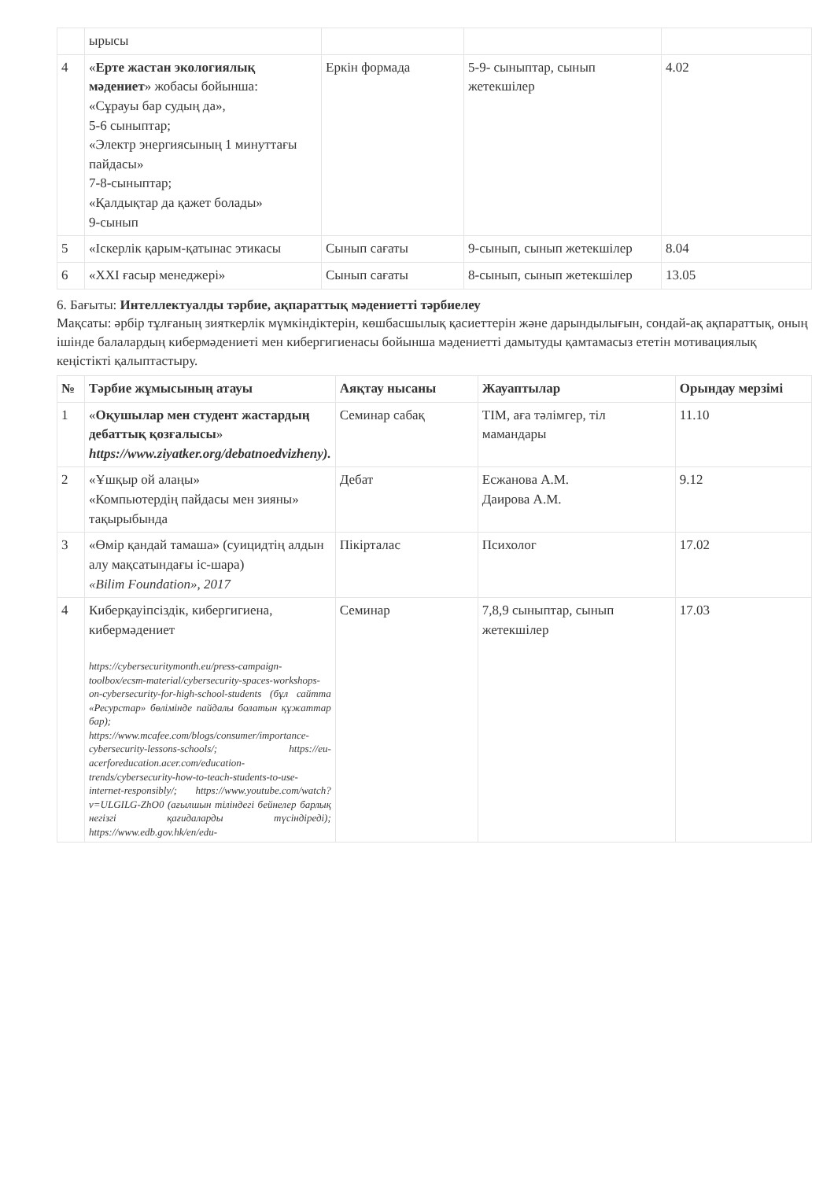| | ырысы | | | |
| 4 | « Ерте жастан экологиялық мәдениет » жобасы бойынша: «Сұрауы бар судың да», 5-6 сыныптар; «Электр энергиясының 1 минуттағы пайдасы» 7-8-сыныптар; «Қалдықтар да қажет болады» 9-сынып | Еркін формада | 5-9- сыныптар, сынып жетекшілер | 4.02 |
| 5 | «Іскерлік қарым-қатынас этикасы | Сынып сағаты | 9-сынып, сынып жетекшілер | 8.04 |
| 6 | «XXI ғасыр менеджері» | Сынып сағаты | 8-сынып, сынып жетекшілер | 13.05 |
6. Бағыты: Интеллектуалды тәрбие, ақпараттық мәдениетті тәрбиелеу
Мақсаты: әрбір тұлғаның зияткерлік мүмкіндіктерін, көшбасшылық қасиеттерін және дарындылығын, сондай-ақ ақпараттық, оның ішінде балалардың кибермәдениеті мен кибергигиенасы бойынша мәдениетті дамытуды қамтамасыз ететін мотивациялық кеңістікті қалыптастыру.
| № | Тәрбие жұмысының атауы | Аяқтау нысаны | Жауаптылар | Орындау мерзімі |
| --- | --- | --- | --- | --- |
| 1 | « Оқушылар мен студент жастардың дебаттық қозғалысы » https://www.ziyatker.org/debatnoedvizheny ). | Семинар сабақ | ТІМ, аға тәлімгер, тіл мамандары | 11.10 |
| 2 | «Ұшқыр ой алаңы» «Компьютердің пайдасы мен зияны» тақырыбында | Дебат | Есжанова А.М. Даирова А.М. | 9.12 |
| 3 | «Өмір қандай тамаша» (суицидтің алдын алу мақсатындағы іс-шара) «Bilim Foundation», 2017 | Пікірталас | Психолог | 17.02 |
| 4 | Киберқауіпсіздік, кибергигиена, кибермәдениет https://cybersecuritymonth.eu/press-campaign-toolbox/ecsm-material/cybersecurity-spaces-workshops-on-cybersecurity-for-high-school-students (бұл сайтта «Ресурстар» бөлімінде пайдалы болатын құжаттар бар); https://www.mcafee.com/blogs/consumer/importance-cybersecurity-lessons-schools/; https://eu-acerforeducation.acer.com/education-trends/cybersecurity-how-to-teach-students-to-use-internet-responsibly/; https://www.youtube.com/watch?v=ULGILG-ZhO0 (ағылшын тіліндегі бейнелер барлық негізгі қағидаларды түсіндіреді); https://www.edb.gov.hk/en/edu- | Семинар | 7,8,9 сыныптар, сынып жетекшілер | 17.03 |